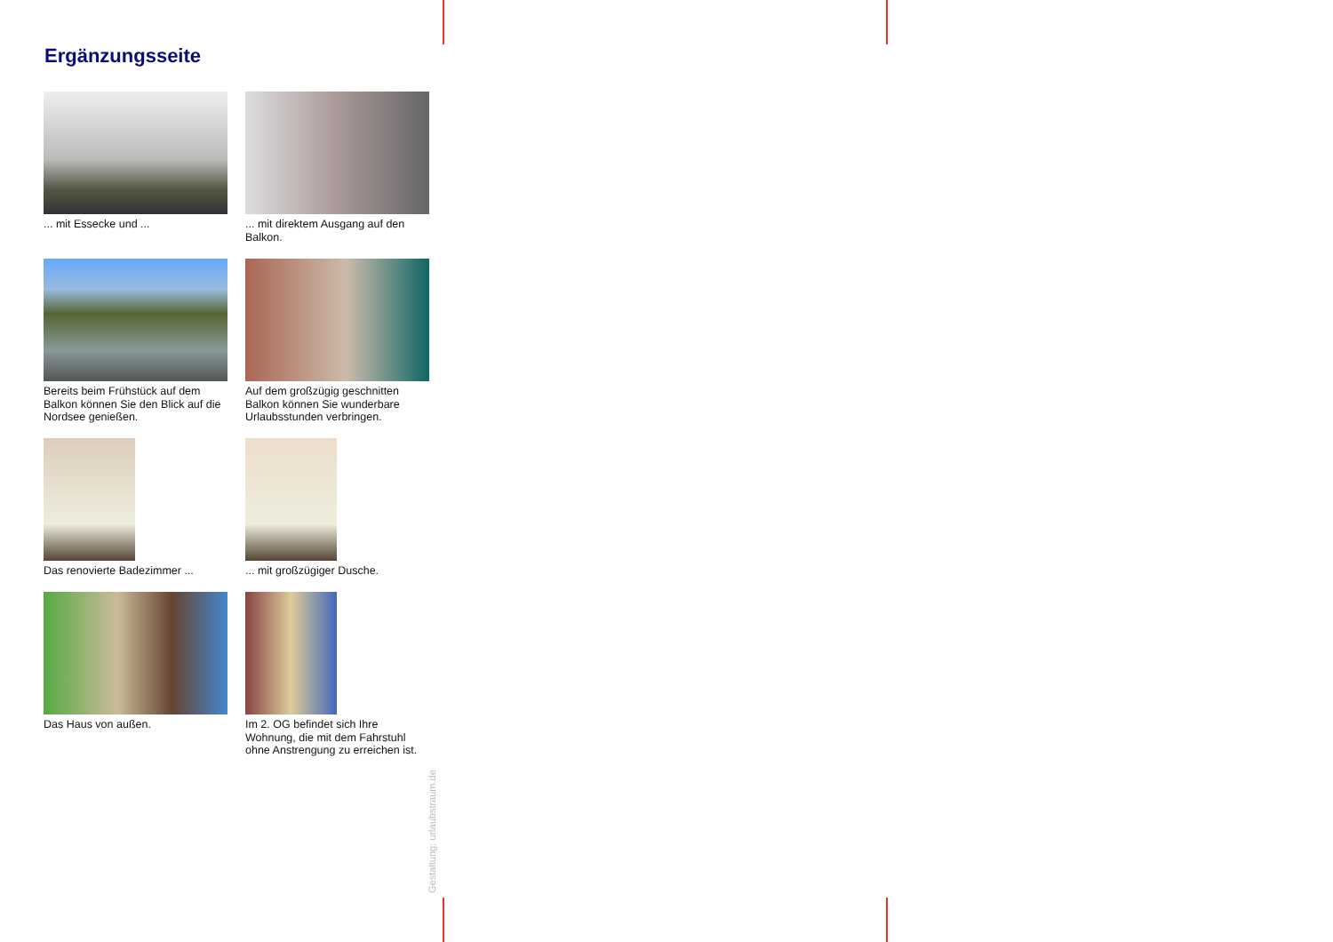Ergänzungsseite
... mit Essecke und ...
... mit direktem Ausgang auf den Balkon.
Bereits beim Frühstück auf dem Balkon können Sie den Blick auf die Nordsee genießen.
Auf dem großzügig geschnitten Balkon können Sie wunderbare Urlaubsstunden verbringen.
Das renovierte Badezimmer ...
... mit großzügiger Dusche.
Das Haus von außen.
Im 2. OG befindet sich Ihre Wohnung, die mit dem Fahrstuhl ohne Anstrengung zu erreichen ist.
Gestaltung: urlaubstraum.de